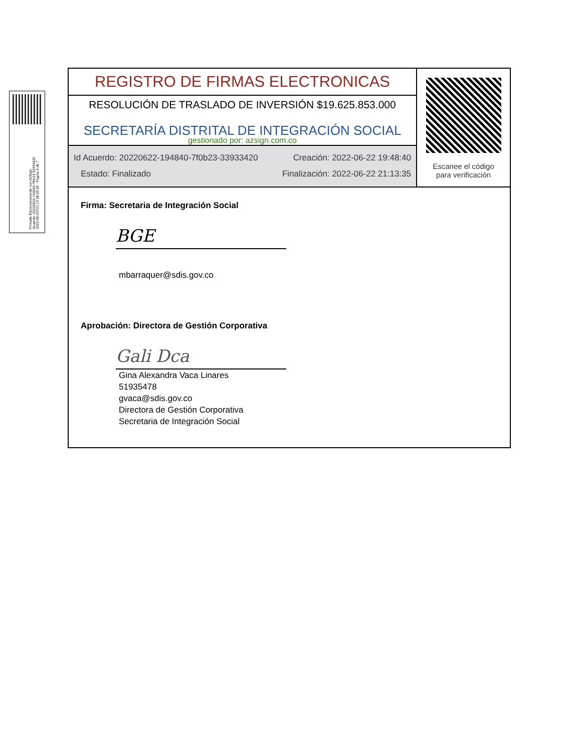Firmado Electronicamente con AZSign
Acuerdo: 20220622-194840-7f0b23-33933420
2022-06-22T21:13:38-05:00 - Pagina 6 de 7
REGISTRO DE FIRMAS ELECTRONICAS
RESOLUCIÓN DE TRASLADO DE INVERSIÓN $19.625.853.000
SECRETARÍA DISTRITAL DE INTEGRACIÓN SOCIAL
gestionado por: azsign.com.co
Id Acuerdo: 20220622-194840-7f0b23-33933420 Creación: 2022-06-22 19:48:40
Estado: Finalizado Finalización: 2022-06-22 21:13:35
Escanee el código
para verificación
Firma: Secretaria de Integración Social
BGE
mbarraquer@sdis.gov.co
Aprobación: Directora de Gestión Corporativa
Gali Dca
Gina Alexandra Vaca Linares
51935478
gvaca@sdis.gov.co
Directora de Gestión Corporativa
Secretaria de Integración Social